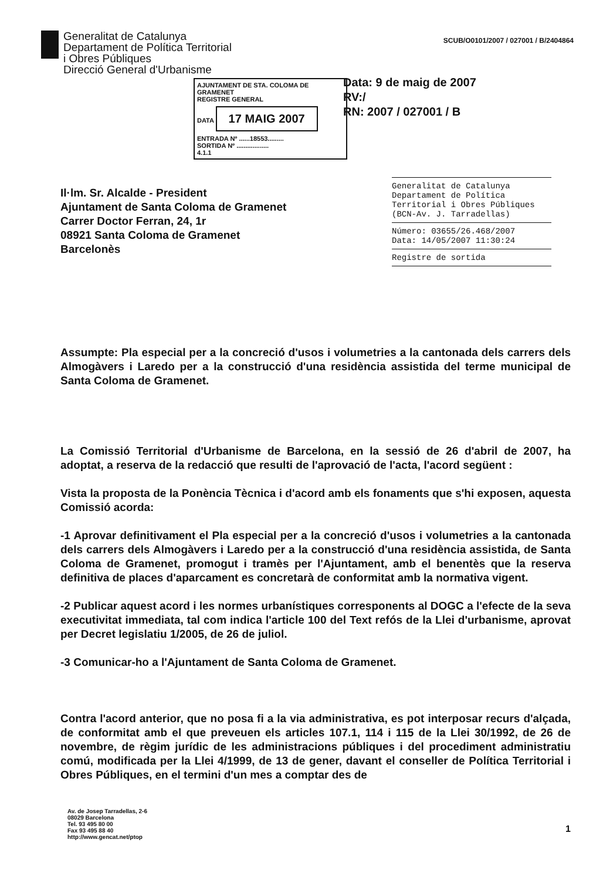Generalitat de Catalunya
Departament de Política Territorial
i Obres Públiques
Direcció General d'Urbanisme
SCUB/O0101/2007 / 027001 / B/2404864
Data: 9 de maig de 2007
RV:/
RN: 2007 / 027001 / B
AJUNTAMENT DE STA. COLOMA DE GRAMENET
REGISTRE GENERAL
DATA 17 MAIG 2007
ENTRADA Nº ......18553.........
SORTIDA Nº ..................
4.1.1
Il·lm. Sr. Alcalde - President
Ajuntament de Santa Coloma de Gramenet
Carrer Doctor Ferran, 24, 1r
08921 Santa Coloma de Gramenet
Barcelonès
Generalitat de Catalunya
Departament de Política Territorial i Obres Públiques (BCN-Av. J. Tarradellas)
Número: 03655/26.468/2007
Data: 14/05/2007 11:30:24
Registre de sortida
Assumpte: Pla especial per a la concreció d'usos i volumetries a la cantonada dels carrers dels Almogàvers i Laredo per a la construcció d'una residència assistida del terme municipal de Santa Coloma de Gramenet.
La Comissió Territorial d'Urbanisme de Barcelona, en la sessió de 26 d'abril de 2007, ha adoptat, a reserva de la redacció que resulti de l'aprovació de l'acta, l'acord següent :
Vista la proposta de la Ponència Tècnica i d'acord amb els fonaments que s'hi exposen, aquesta Comissió acorda:
-1 Aprovar definitivament el Pla especial per a la concreció d'usos i volumetries a la cantonada dels carrers dels Almogàvers i Laredo per a la construcció d'una residència assistida, de Santa Coloma de Gramenet, promogut i tramès per l'Ajuntament, amb el benentès que la reserva definitiva de places d'aparcament es concretarà de conformitat amb la normativa vigent.
-2 Publicar aquest acord i les normes urbanístiques corresponents al DOGC a l'efecte de la seva executivitat immediata, tal com indica l'article 100 del Text refós de la Llei d'urbanisme, aprovat per Decret legislatiu 1/2005, de 26 de juliol.
-3 Comunicar-ho a l'Ajuntament de Santa Coloma de Gramenet.
Contra l'acord anterior, que no posa fi a la via administrativa, es pot interposar recurs d'alçada, de conformitat amb el que preveuen els articles 107.1, 114 i 115 de la Llei 30/1992, de 26 de novembre, de règim jurídic de les administracions públiques i del procediment administratiu comú, modificada per la Llei 4/1999, de 13 de gener, davant el conseller de Política Territorial i Obres Públiques, en el termini d'un mes a comptar des de
Av. de Josep Tarradellas, 2-6
08029 Barcelona
Tel. 93 495 80 00
Fax 93 495 88 40
http://www.gencat.net/ptop
1